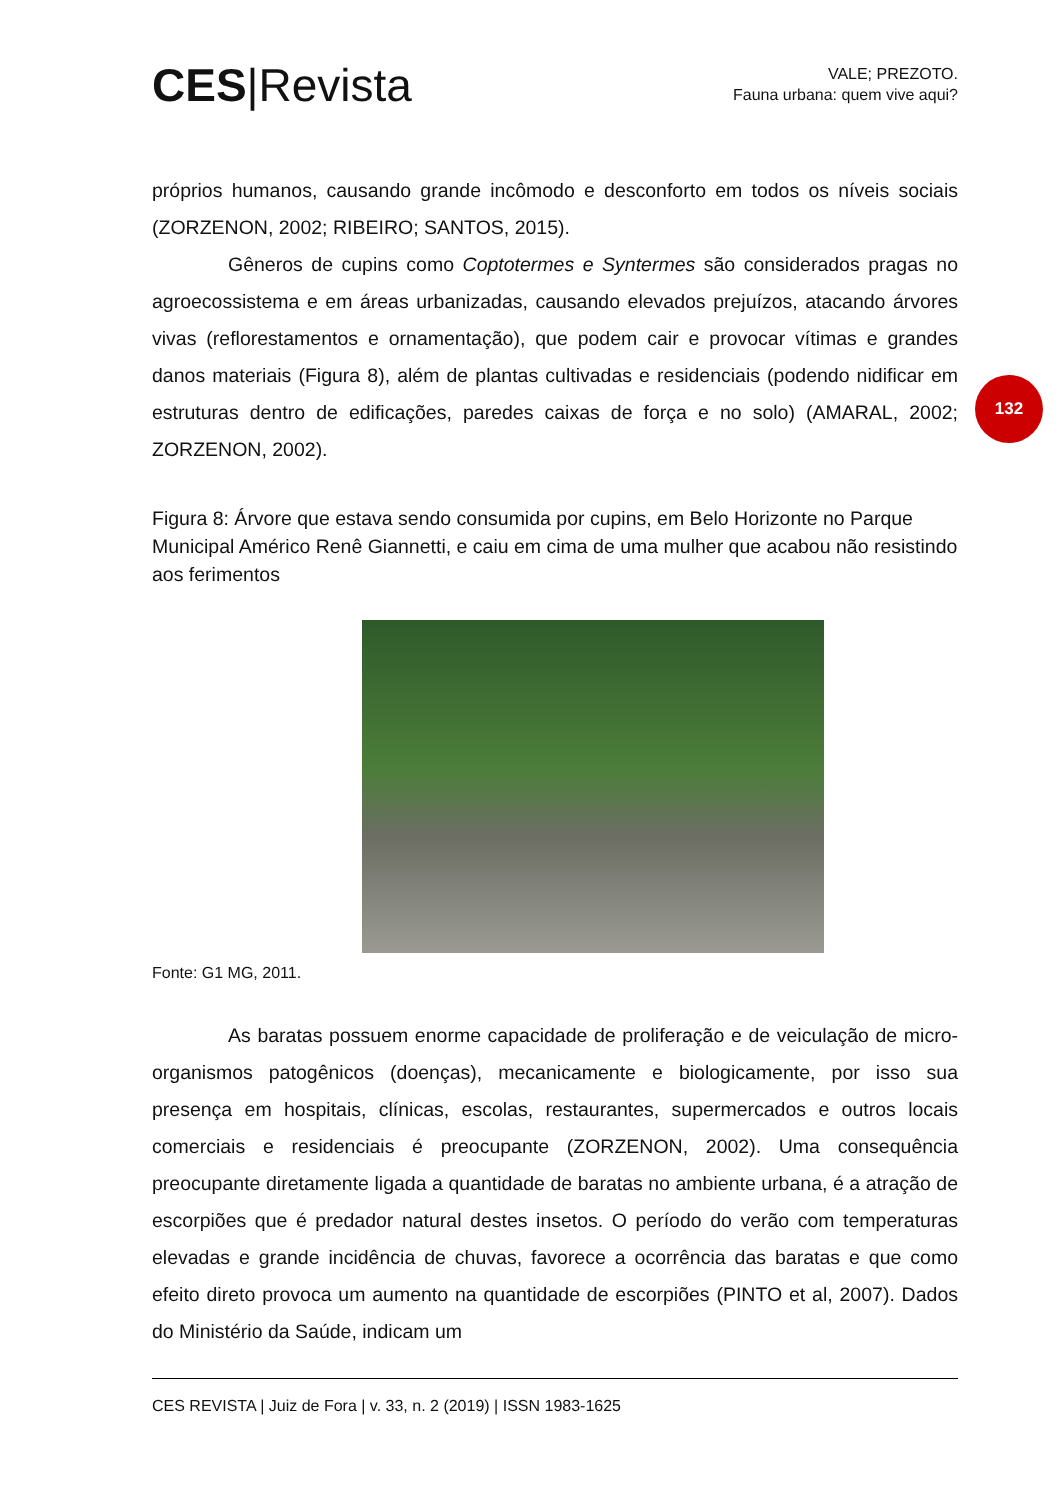CES|Revista
VALE; PREZOTO.
Fauna urbana: quem vive aqui?
132
próprios humanos, causando grande incômodo e desconforto em todos os níveis sociais (ZORZENON, 2002; RIBEIRO; SANTOS, 2015).
Gêneros de cupins como Coptotermes e Syntermes são considerados pragas no agroecossistema e em áreas urbanizadas, causando elevados prejuízos, atacando árvores vivas (reflorestamentos e ornamentação), que podem cair e provocar vítimas e grandes danos materiais (Figura 8), além de plantas cultivadas e residenciais (podendo nidificar em estruturas dentro de edificações, paredes caixas de força e no solo) (AMARAL, 2002; ZORZENON, 2002).
Figura 8: Árvore que estava sendo consumida por cupins, em Belo Horizonte no Parque Municipal Américo Renê Giannetti, e caiu em cima de uma mulher que acabou não resistindo aos ferimentos
Fonte: G1 MG, 2011.
As baratas possuem enorme capacidade de proliferação e de veiculação de micro-organismos patogênicos (doenças), mecanicamente e biologicamente, por isso sua presença em hospitais, clínicas, escolas, restaurantes, supermercados e outros locais comerciais e residenciais é preocupante (ZORZENON, 2002). Uma consequência preocupante diretamente ligada a quantidade de baratas no ambiente urbana, é a atração de escorpiões que é predador natural destes insetos. O período do verão com temperaturas elevadas e grande incidência de chuvas, favorece a ocorrência das baratas e que como efeito direto provoca um aumento na quantidade de escorpiões (PINTO et al, 2007). Dados do Ministério da Saúde, indicam um
CES REVISTA | Juiz de Fora | v. 33, n. 2 (2019) | ISSN 1983-1625